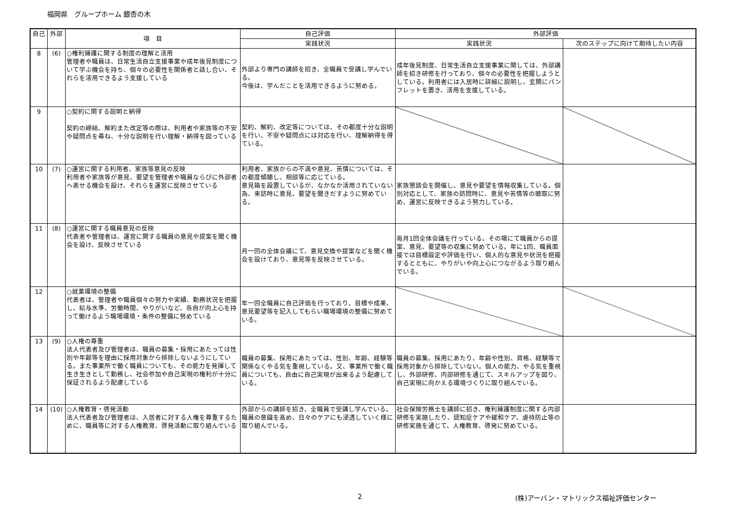福岡県　グループホーム 銀杏の木
| 自己 | 外部 | 項 目 | 自己評価 | 外部評価 | |
| --- | --- | --- | --- | --- | --- |
| | | | 実践状況 | 実践状況 | 次のステップに向けて期待したい内容 |
| 8 | (6) | ○権利擁護に関する制度の理解と活用 管理者や職員は、日常生活自立支援事業や成年後見制度について学ぶ機会を持ち、個々の必要性を関係者と話し合い、それらを活用できるよう支援している | 外部より専門の講師を招き、全職員で受講し学んでいる。 今後は、学んだことを活用できるように努める。 | 成年後見制度、日常生活自立支援事業に関しては、外部講師を招き研修を行っており、個々の必要性を把握しようとしている。利用者には入居時に詳細に説明し、玄関にパンフレットを置き、活用を支援している。 | |
| 9 | | ○契約に関する説明と納得 契約の締結、解約また改定等の際は、利用者や家族等の不安や疑問点を尋ね、十分な説明を行い理解・納得を図っている | 契約、解約、改定等については、その都度十分な説明を行い、不安や疑問点には対応を行い、理解納得を得ている。 | | |
| 10 | (7) | ○運営に関する利用者、家族等意見の反映 利用者や家族等が意見、要望を管理者や職員ならびに外部者へ表せる機会を設け、それらを運営に反映させている | 利用者、家族からの不満や意見、苦情については、その都度傾聴し、相談等に応じている。 意見箱を設置しているが、なかなか活用されていない為、来訪時に意見、要望を聞きだすように努めている。 | 家族懇談会を開催し、意見や要望を情報収集している。個別対応として、家族の訪問時に、意見や苦情等の聴取に努め、運営に反映できるよう努力している。 | |
| 11 | (8) | ○運営に関する職員意見の反映 代表者や管理者は、運営に関する職員の意見や提案を聞く機会を設け、反映させている | 月一回の全体会議にて、意見交換や提案などを聞く機会を設けており、意見等を反映させている。 | 毎月1回全体会議を行っている。その場にて職員からの提案、意見、要望等の収集に努めている。年に1回、職員面接では目標設定や評価を行い、個人的な意見や状況を把握するとともに、やりがいや向上心につながるよう取り組んでいる。 | |
| 12 | | ○就業環境の整備 代表者は、管理者や職員個々の努力や実績、勤務状況を把握し、給与水準、労働時間、やりがいなど、各自が向上心を持って働けるよう職場環境・条件の整備に努めている | 年一回全職員に自己評価を行っており、目標や成果、意見要望等を記入してもらい職場環境の整備に努めている。 | | |
| 13 | (9) | ○人権の尊重 法人代表者及び管理者は、職員の募集・採用にあたっては性別や年齢等を理由に採用対象から排除しないようにしている。また事業所で働く職員についても、その能力を発揮して生き生きとして勤務し、社会参加や自己実現の権利が十分に保証されるよう配慮している | 職員の募集、採用にあたっては、性別、年齢、経験等関係なくやる気を重視している。又、事業所で働く職員についても、自由に自己実現が出来るよう配慮している。 | 職員の募集、採用にあたり、年齢や性別、資格、経験等で採用対象から排除していない。個人の能力、やる気を重視し、外部研修、内部研修を通じて、スキルアップを図り、自己実現に向かえる環境づくりに取り組んでいる。 | |
| 14 | (10) | ○人権教育・啓発活動 法人代表者及び管理者は、入居者に対する人権を尊重するために、職員等に対する人権教育、啓発活動に取り組んでいる | 外部からの講師を招き、全職員で受講し学んでいる。職員の意識を高め、日々のケアにも浸透していく様に取り組んでいる。 | 社会保険労務士を講師に招き、権利擁護制度に関する内部研修を実施したり、認知症ケアや緩和ケア、虐待防止等の研修実施を通じて、人権教育、啓発に努めている。 | |
2 (株)アーバン・マトリックス福祉評価センター